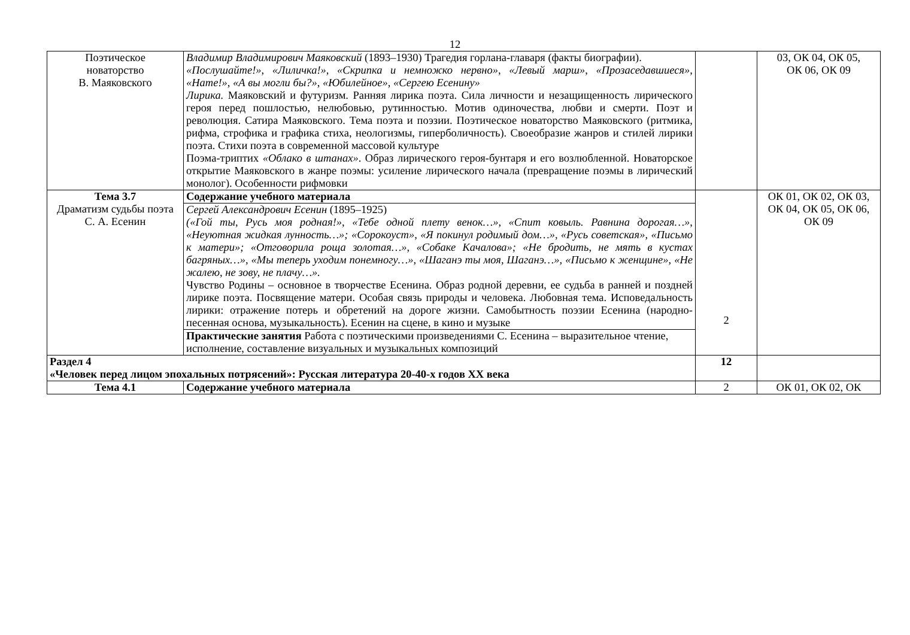12
| Поэтическое новаторство В. Маяковского | Владимир Владимирович Маяковский (1893–1930) Трагедия горлана-главаря (факты биографии). «Послушайте!», «Лиличка!», «Скрипка и немножко нервно», «Левый марш», «Прозаседавшиеся», «Нате!», «А вы могли бы?», «Юбилейное», «Сергею Есенину» Лирика. Маяковский и футуризм. Ранняя лирика поэта. Сила личности и незащищенность лирического героя перед пошлостью, нелюбовью, рутинностью. Мотив одиночества, любви и смерти. Поэт и революция. Сатира Маяковского. Тема поэта и поэзии. Поэтическое новаторство Маяковского (ритмика, рифма, строфика и графика стиха, неологизмы, гиперболичность). Своеобразие жанров и стилей лирики поэта. Стихи поэта в современной массовой культуре Поэма-триптих «Облако в штанах» . Образ лирического героя-бунтаря и его возлюбленной. Новаторское открытие Маяковского в жанре поэмы: усиление лирического начала (превращение поэмы в лирический монолог). Особенности рифмовки | | 03, ОК 04, ОК 05, ОК 06, ОК 09 |
| Тема 3.7 Драматизм судьбы поэта С. А. Есенин | Содержание учебного материала | 2 | ОК 01, ОК 02, ОК 03, ОК 04, ОК 05, ОК 06, ОК 09 |
| | Сергей Александрович Есенин (1895–1925) («Гой ты, Русь моя родная!», «Тебе одной плету венок…», «Спит ковыль. Равнина дорогая…», «Неуютная жидкая лунность…»; «Сорокоуст», «Я покинул родимый дом…», «Русь советская», «Письмо к матери»; «Отговорила роща золотая…», «Собаке Качалова»; «Не бродить, не мять в кустах багряных…», «Мы теперь уходим понемногу…», «Шаганэ ты моя, Шаганэ…», «Письмо к женщине», «Не жалею, не зову, не плачу…». Чувство Родины – основное в творчестве Есенина. Образ родной деревни, ее судьба в ранней и поздней лирике поэта. Посвящение матери. Особая связь природы и человека. Любовная тема. Исповедальность лирики: отражение потерь и обретений на дороге жизни. Самобытность поэзии Есенина (народно-песенная основа, музыкальность). Есенин на сцене, в кино и музыке | | |
| | Практические занятия Работа с поэтическими произведениями С. Есенина – выразительное чтение, исполнение, составление визуальных и музыкальных композиций | | |
| Раздел 4 «Человек перед лицом эпохальных потрясений»: Русская литература 20-40-х годов XX века | | 12 | |
| Тема 4.1 | Содержание учебного материала | 2 | ОК 01, ОК 02, ОК |